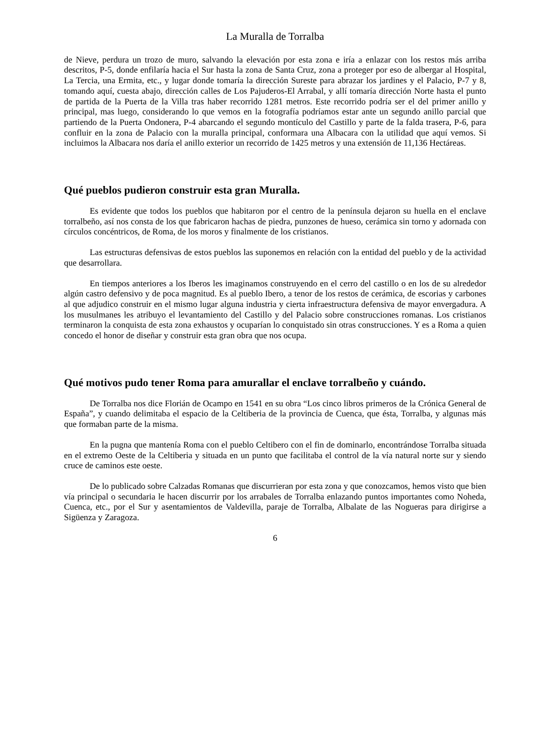La Muralla de Torralba
de Nieve, perdura un trozo de muro, salvando la elevación por esta zona e iría a enlazar con los restos más arriba descritos, P-5, donde enfilaría hacia el Sur hasta la zona de Santa Cruz, zona a proteger por eso de albergar al Hospital, La Tercia, una Ermita, etc., y lugar donde tomaría la dirección Sureste para abrazar los jardines y el Palacio, P-7 y 8, tomando aquí, cuesta abajo, dirección calles de Los Pajuderos-El Arrabal, y allí tomaría dirección Norte hasta el punto de partida de la Puerta de la Villa tras haber recorrido 1281 metros. Este recorrido podría ser el del primer anillo y principal, mas luego, considerando lo que vemos en la fotografía podríamos estar ante un segundo anillo parcial que partiendo de la Puerta Ondonera, P-4 abarcando el segundo montículo del Castillo y parte de la falda trasera, P-6, para confluir en la zona de Palacio con la muralla principal, conformara una Albacara con la utilidad que aquí vemos. Si incluimos la Albacara nos daría el anillo exterior un recorrido de 1425 metros y una extensión de 11,136 Hectáreas.
Qué pueblos pudieron construir esta gran Muralla.
Es evidente que todos los pueblos que habitaron por el centro de la península dejaron su huella en el enclave torralbeño, así nos consta de los que fabricaron hachas de piedra, punzones de hueso, cerámica sin torno y adornada con círculos concéntricos, de Roma, de los moros y finalmente de los cristianos.
Las estructuras defensivas de estos pueblos las suponemos en relación con la entidad del pueblo y de la actividad que desarrollara.
En tiempos anteriores a los Iberos les imaginamos construyendo en el cerro del castillo o en los de su alrededor algún castro defensivo y de poca magnitud. Es al pueblo Ibero, a tenor de los restos de cerámica, de escorias y carbones al que adjudico construir en el mismo lugar alguna industria y cierta infraestructura defensiva de mayor envergadura. A los musulmanes les atribuyo el levantamiento del Castillo y del Palacio sobre construcciones romanas. Los cristianos terminaron la conquista de esta zona exhaustos y ocuparían lo conquistado sin otras construcciones. Y es a Roma a quien concedo el honor de diseñar y construir esta gran obra que nos ocupa.
Qué motivos pudo tener Roma para amurallar el enclave torralbeño y cuándo.
De Torralba nos dice Florián de Ocampo en 1541 en su obra “Los cinco libros primeros de la Crónica General de España”, y cuando delimitaba el espacio de la Celtiberia de la provincia de Cuenca, que ésta, Torralba, y algunas más que formaban parte de la misma.
En la pugna que mantenía Roma con el pueblo Celtibero con el fin de dominarlo, encontrándose Torralba situada en el extremo Oeste de la Celtiberia y situada en un punto que facilitaba el control de la vía natural norte sur y siendo cruce de caminos este oeste.
De lo publicado sobre Calzadas Romanas que discurrieran por esta zona y que conozcamos, hemos visto que bien vía principal o secundaria le hacen discurrir por los arrabales de Torralba enlazando puntos importantes como Noheda, Cuenca, etc., por el Sur y asentamientos de Valdevilla, paraje de Torralba, Albalate de las Nogueras para dirigirse a Sigüenza y Zaragoza.
6